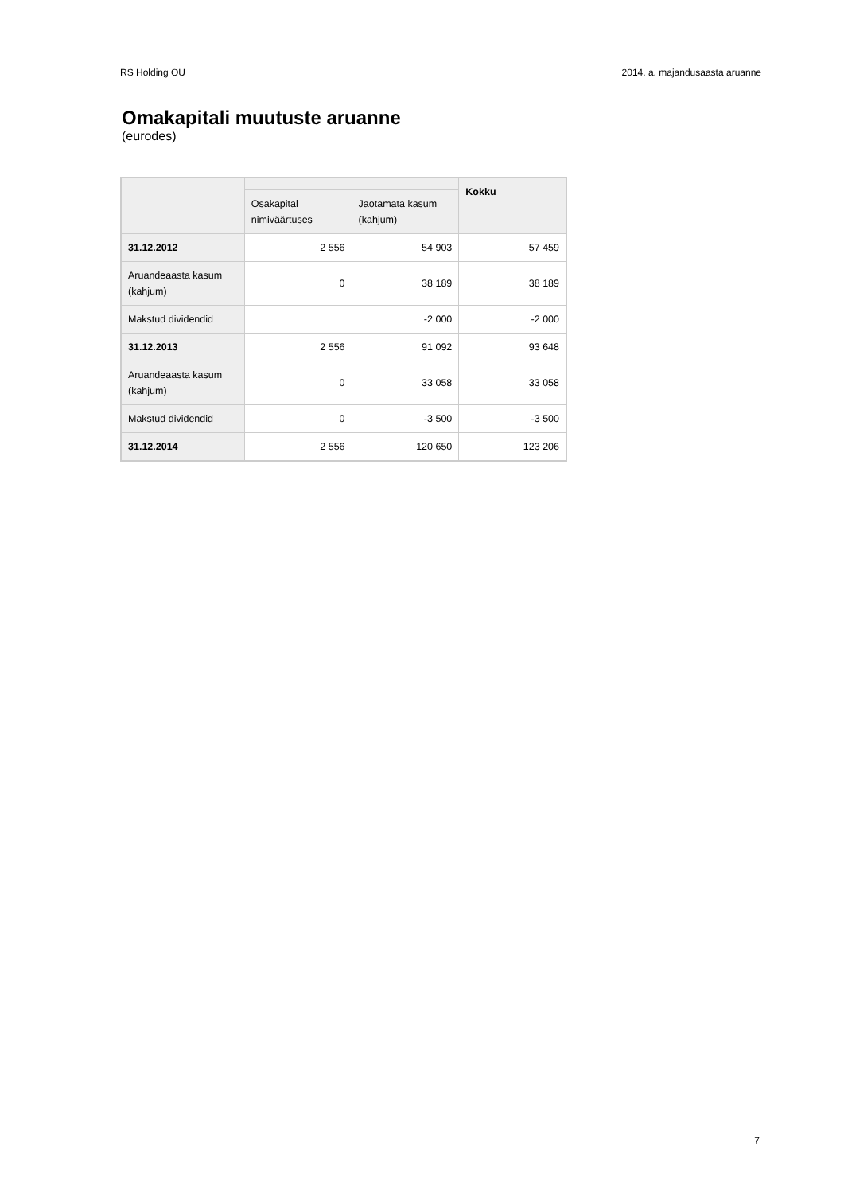RS Holding OÜ 2014. a. majandusaasta aruanne
Omakapitali muutuste aruanne
(eurodes)
| | | | Kokku |
| --- | --- | --- | --- |
| | Osakapital nimiväärtuses | Jaotamata kasum (kahjum) | |
| 31.12.2012 | 2 556 | 54 903 | 57 459 |
| Aruandeaasta kasum (kahjum) | 0 | 38 189 | 38 189 |
| Makstud dividendid | | -2 000 | -2 000 |
| 31.12.2013 | 2 556 | 91 092 | 93 648 |
| Aruandeaasta kasum (kahjum) | 0 | 33 058 | 33 058 |
| Makstud dividendid | 0 | -3 500 | -3 500 |
| 31.12.2014 | 2 556 | 120 650 | 123 206 |
7